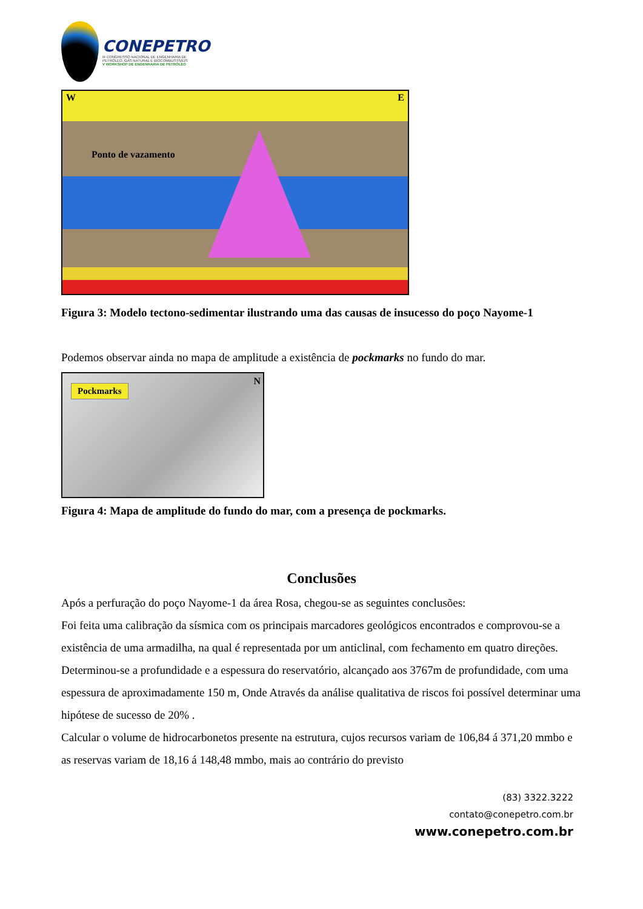CONEPETRO
III CONGRESSO NACIONAL DE ENGENHARIA DE
PETRÓLEO, GÁS NATURAL E BIOCOMBUSTÍVEIS
V WORKSHOP DE ENGENHARIA DE PETRÓLEO
W E
Ponto de vazamento
Figura 3: Modelo tectono-sedimentar ilustrando uma das causas de insucesso do poço Nayome-1
Podemos observar ainda no mapa de amplitude a existência de pockmarks no fundo do mar.
Pockmarks
N
Figura 4: Mapa de amplitude do fundo do mar, com a presença de pockmarks.
Conclusões
Após a perfuração do poço Nayome-1 da área Rosa, chegou-se as seguintes conclusões:
Foi feita uma calibração da sísmica com os principais marcadores geológicos encontrados e comprovou-se a existência de uma armadilha, na qual é representada por um anticlinal, com fechamento em quatro direções.
Determinou-se a profundidade e a espessura do reservatório, alcançado aos 3767m de profundidade, com uma espessura de aproximadamente 150 m, Onde Através da análise qualitativa de riscos foi possível determinar uma hipótese de sucesso de 20% .
Calcular o volume de hidrocarbonetos presente na estrutura, cujos recursos variam de 106,84 á 371,20 mmbo e as reservas variam de 18,16 á 148,48 mmbo, mais ao contrário do previsto
(83) 3322.3222
contato@conepetro.com.br
www.conepetro.com.br